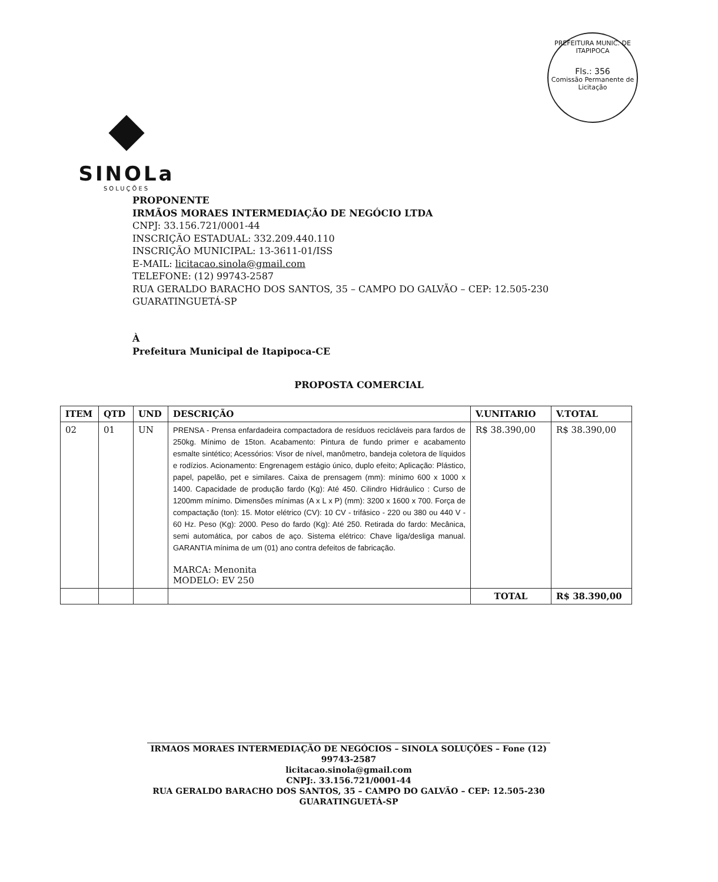PREFEITURA MUNIC. DE ITAPIPOCA
Fls.: 356
Comissão Permanente de Licitação
◆
SINOLa
SOLUÇÕES
PROPONENTE
IRMÃOS MORAES INTERMEDIAÇÃO DE NEGÓCIO LTDA
CNPJ: 33.156.721/0001-44
INSCRIÇÃO ESTADUAL: 332.209.440.110
INSCRIÇÃO MUNICIPAL: 13-3611-01/ISS
E-MAIL: licitacao.sinola@gmail.com
TELEFONE: (12) 99743-2587
RUA GERALDO BARACHO DOS SANTOS, 35 – CAMPO DO GALVÃO – CEP: 12.505-230
GUARATINGUETÁ-SP
À
Prefeitura Municipal de Itapipoca-CE
PROPOSTA COMERCIAL
| ITEM | QTD | UND | DESCRIÇÃO | V.UNITARIO | V.TOTAL |
| --- | --- | --- | --- | --- | --- |
| 02 | 01 | UN | PRENSA - Prensa enfardadeira compactadora de resíduos recicláveis para fardos de 250kg. Mínimo de 15ton. Acabamento: Pintura de fundo primer e acabamento esmalte sintético; Acessórios: Visor de nível, manômetro, bandeja coletora de líquidos e rodízios. Acionamento: Engrenagem estágio único, duplo efeito; Aplicação: Plástico, papel, papelão, pet e similares. Caixa de prensagem (mm): mínimo 600 x 1000 x 1400. Capacidade de produção fardo (Kg): Até 450. Cilindro Hidráulico : Curso de 1200mm mínimo. Dimensões mínimas (A x L x P) (mm): 3200 x 1600 x 700. Força de compactação (ton): 15. Motor elétrico (CV): 10 CV - trifásico - 220 ou 380 ou 440 V - 60 Hz. Peso (Kg): 2000. Peso do fardo (Kg): Até 250. Retirada do fardo: Mecânica, semi automática, por cabos de aço. Sistema elétrico: Chave liga/desliga manual. GARANTIA mínima de um (01) ano contra defeitos de fabricação. MARCA: Menonita MODELO: EV 250 | R$ 38.390,00 | R$ 38.390,00 |
| | | | | TOTAL | R$ 38.390,00 |
IRMAOS MORAES INTERMEDIAÇÃO DE NEGÓCIOS – SINOLA SOLUÇÕES – Fone (12) 99743-2587
licitacao.sinola@gmail.com
CNPJ:. 33.156.721/0001-44
RUA GERALDO BARACHO DOS SANTOS, 35 – CAMPO DO GALVÃO – CEP: 12.505-230
GUARATINGUETÁ-SP